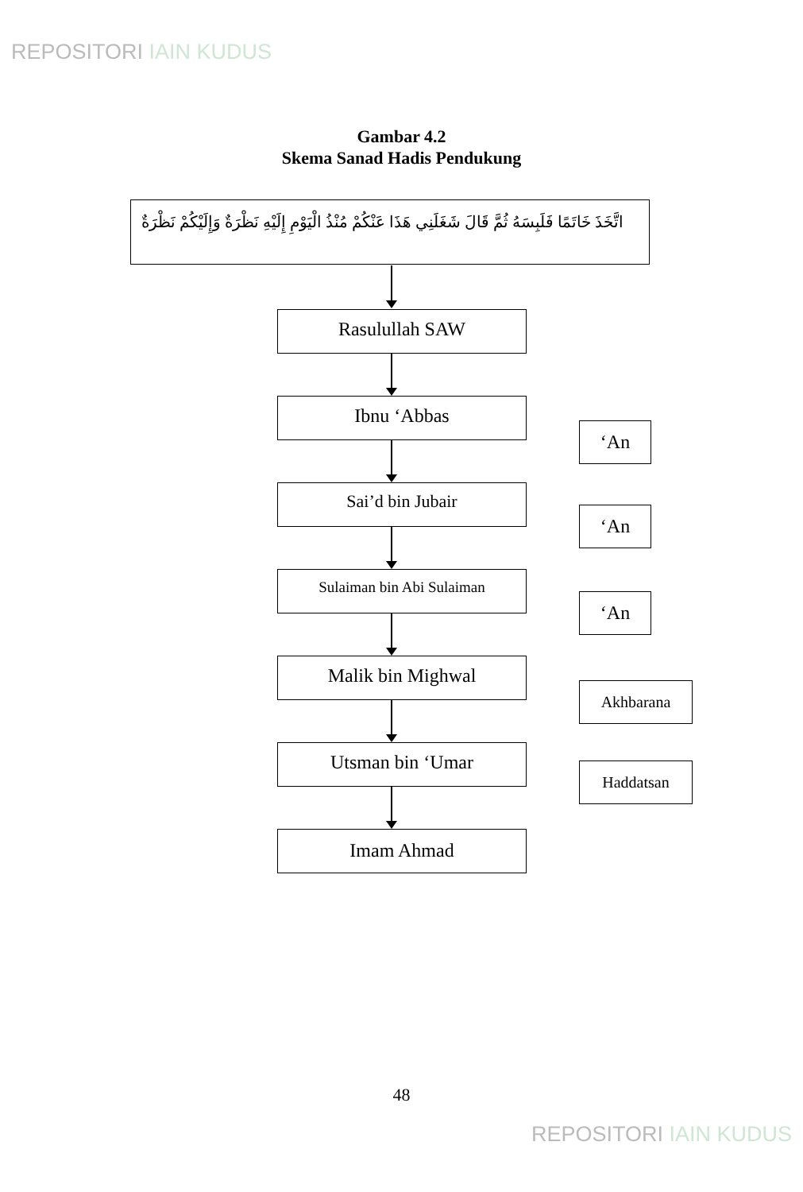REPOSITORI IAIN KUDUS
Gambar 4.2
Skema Sanad Hadis Pendukung
اتَّخَذَ خَاتَمًا فَلَبِسَهُ ثُمَّ قَالَ شَغَلَنِي هَذَا عَنْكُمْ مُنْذُ الْيَوْمِ إِلَيْهِ نَظْرَةٌ وَإِلَيْكُمْ نَظْرَةٌ
Rasulullah SAW
Ibnu ‘Abbas
‘An
Sai’d bin Jubair
‘An
Sulaiman bin Abi Sulaiman
‘An
Malik bin Mighwal
Akhbarana
Utsman bin ‘Umar
Haddatsan
Imam Ahmad
48
REPOSITORI IAIN KUDUS